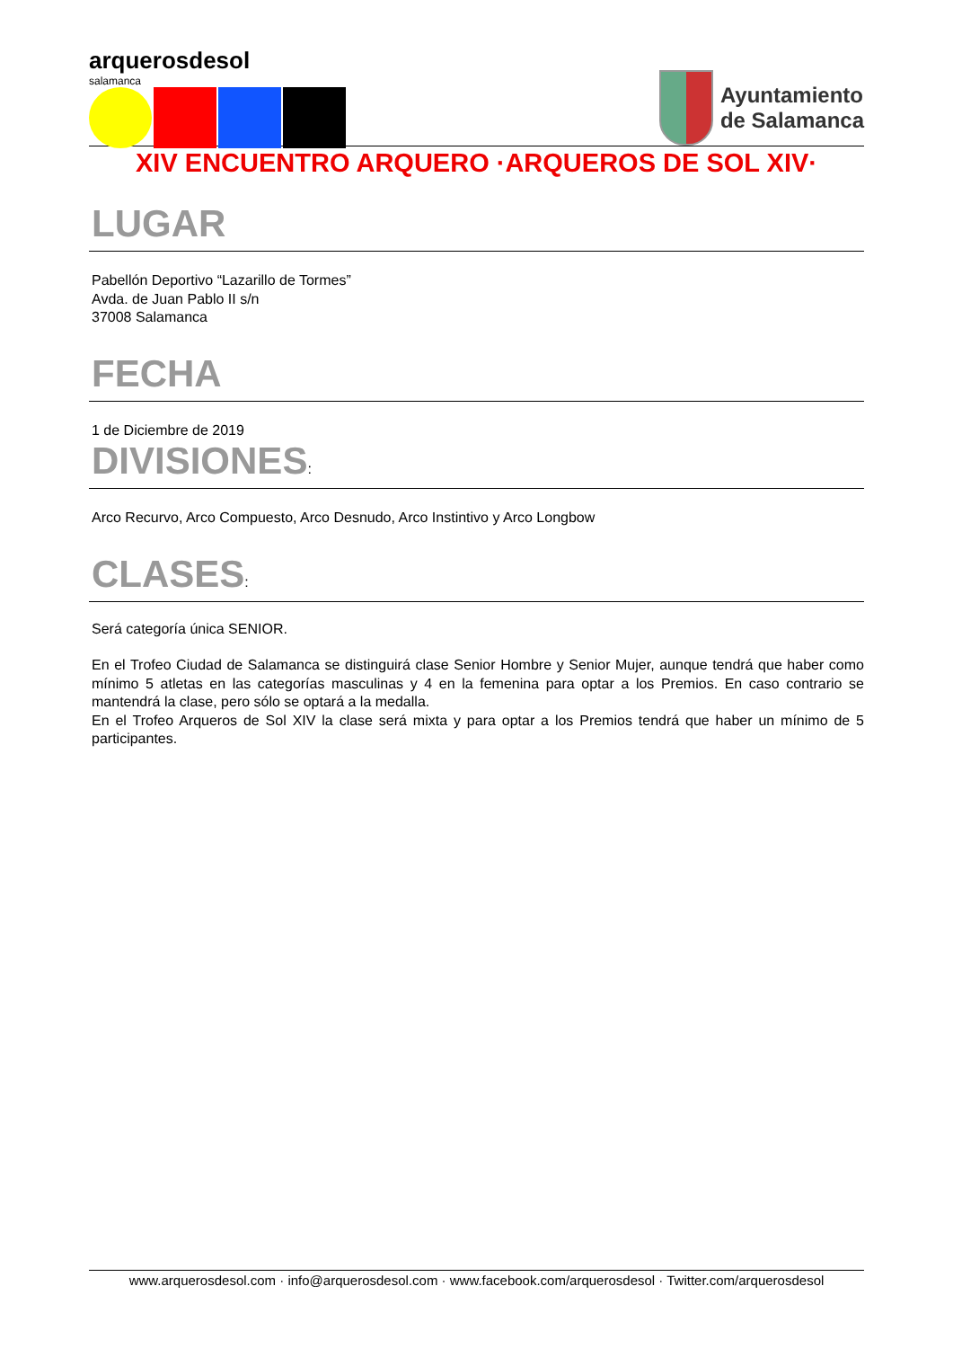arquerosdesol
salamanca
Ayuntamiento
de Salamanca
XIV ENCUENTRO ARQUERO ·ARQUEROS DE SOL XIV·
LUGAR
Pabellón Deportivo “Lazarillo de Tormes”
Avda. de Juan Pablo II s/n
37008 Salamanca
FECHA
1 de Diciembre de 2019
DIVISIONES:
Arco Recurvo, Arco Compuesto, Arco Desnudo, Arco Instintivo y Arco Longbow
CLASES:
Será categoría única SENIOR.
En el Trofeo Ciudad de Salamanca se distinguirá clase Senior Hombre y Senior Mujer, aunque tendrá que haber como mínimo 5 atletas en las categorías masculinas y 4 en la femenina para optar a los Premios. En caso contrario se mantendrá la clase, pero sólo se optará a la medalla.
En el Trofeo Arqueros de Sol XIV la clase será mixta y para optar a los Premios tendrá que haber un mínimo de 5 participantes.
www.arquerosdesol.com · info@arquerosdesol.com · www.facebook.com/arquerosdesol · Twitter.com/arquerosdesol